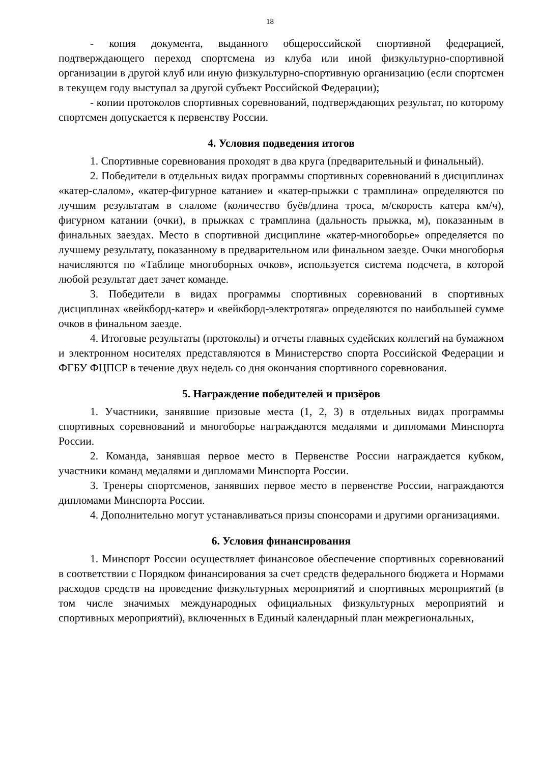18
- копия документа, выданного общероссийской спортивной федерацией, подтверждающего переход спортсмена из клуба или иной физкультурно-спортивной организации в другой клуб или иную физкультурно-спортивную организацию (если спортсмен в текущем году выступал за другой субъект Российской Федерации);
- копии протоколов спортивных соревнований, подтверждающих результат, по которому спортсмен допускается к первенству России.
4. Условия подведения итогов
1. Спортивные соревнования проходят в два круга (предварительный и финальный).
2. Победители в отдельных видах программы спортивных соревнований в дисциплинах «катер-слалом», «катер-фигурное катание» и «катер-прыжки с трамплина» определяются по лучшим результатам в слаломе (количество буёв/длина троса, м/скорость катера км/ч), фигурном катании (очки), в прыжках с трамплина (дальность прыжка, м), показанным в финальных заездах. Место в спортивной дисциплине «катер-многоборье» определяется по лучшему результату, показанному в предварительном или финальном заезде. Очки многоборья начисляются по «Таблице многоборных очков», используется система подсчета, в которой любой результат дает зачет команде.
3. Победители в видах программы спортивных соревнований в спортивных дисциплинах «вейкборд-катер» и «вейкборд-электротяга» определяются по наибольшей сумме очков в финальном заезде.
4. Итоговые результаты (протоколы) и отчеты главных судейских коллегий на бумажном и электронном носителях представляются в Министерство спорта Российской Федерации и ФГБУ ФЦПСР в течение двух недель со дня окончания спортивного соревнования.
5. Награждение победителей и призёров
1. Участники, занявшие призовые места (1, 2, 3) в отдельных видах программы спортивных соревнований и многоборье награждаются медалями и дипломами Минспорта России.
2. Команда, занявшая первое место в Первенстве России награждается кубком, участники команд медалями и дипломами Минспорта России.
3. Тренеры спортсменов, занявших первое место в первенстве России, награждаются дипломами Минспорта России.
4. Дополнительно могут устанавливаться призы спонсорами и другими организациями.
6. Условия финансирования
1. Минспорт России осуществляет финансовое обеспечение спортивных соревнований в соответствии с Порядком финансирования за счет средств федерального бюджета и Нормами расходов средств на проведение физкультурных мероприятий и спортивных мероприятий (в том числе значимых международных официальных физкультурных мероприятий и спортивных мероприятий), включенных в Единый календарный план межрегиональных,